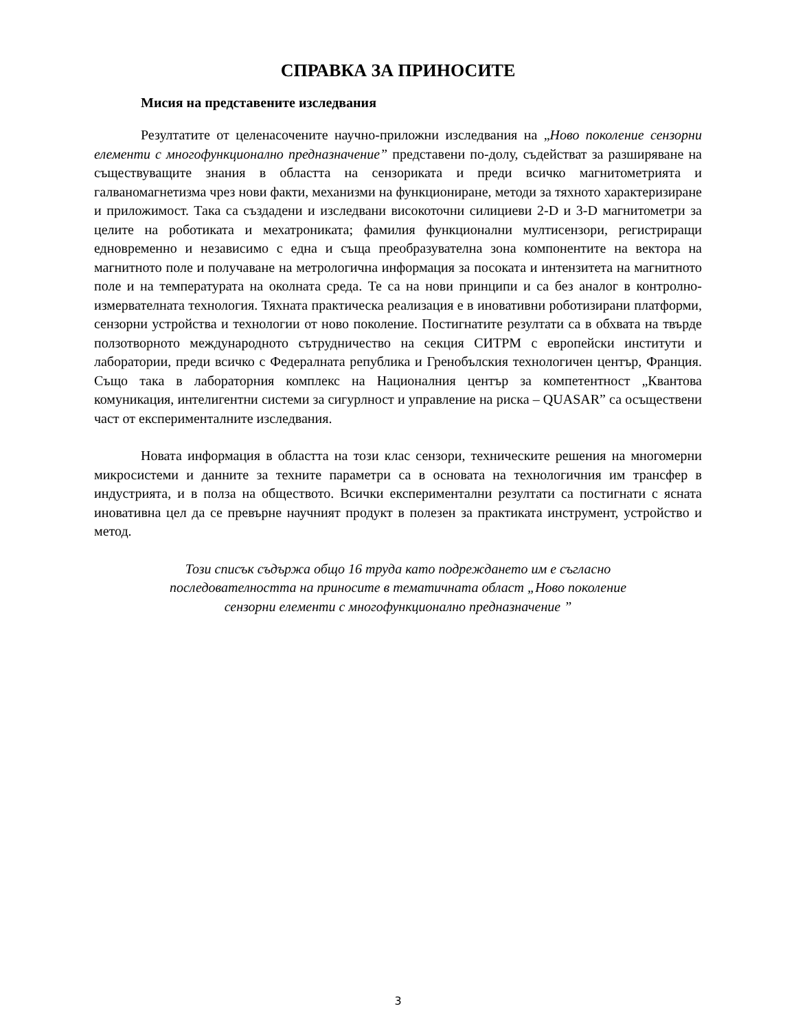СПРАВКА ЗА ПРИНОСИТЕ
Мисия на представените изследвания
Резултатите от целенасочените научно-приложни изследвания на „Ново поколение сензорни елементи с многофункционално предназначение” представени по-долу, съдействат за разширяване на съществуващите знания в областта на сензориката и преди всичко магнитометрията и галваномагнетизма чрез нови факти, механизми на функциониране, методи за тяхното характеризиране и приложимост. Така са създадени и изследвани високоточни силициеви 2-D и 3-D магнитометри за целите на роботиката и мехатрониката; фамилия функционални мултисензори, регистриращи едновременно и независимо с една и съща преобразувателна зона компонентите на вектора на магнитното поле и получаване на метрологична информация за посоката и интензитета на магнитното поле и на температурата на околната среда. Те са на нови принципи и са без аналог в контролно-измервателната технология. Тяхната практическа реализация е в иновативни роботизирани платформи, сензорни устройства и технологии от ново поколение. Постигнатите резултати са в обхвата на твърде ползотворното международното сътрудничество на секция СИТРМ с европейски институти и лаборатории, преди всичко с Федералната република и Гренобълския технологичен център, Франция. Също така в лабораторния комплекс на Националния център за компетентност „Квантова комуникация, интелигентни системи за сигурлност и управление на риска – QUASAR” са осъществени част от експерименталните изследвания.
Новата информация в областта на този клас сензори, техническите решения на многомерни микросистеми и данните за техните параметри са в основата на технологичния им трансфер в индустрията, и в полза на обществото. Всички експериментални резултати са постигнати с ясната иновативна цел да се превърне научният продукт в полезен за практиката инструмент, устройство и метод.
Този списък съдържа общо 16 труда като подреждането им е съгласно
последователността на приносите в тематичната област „Ново поколение
сензорни елементи с многофункционално предназначение ”
3